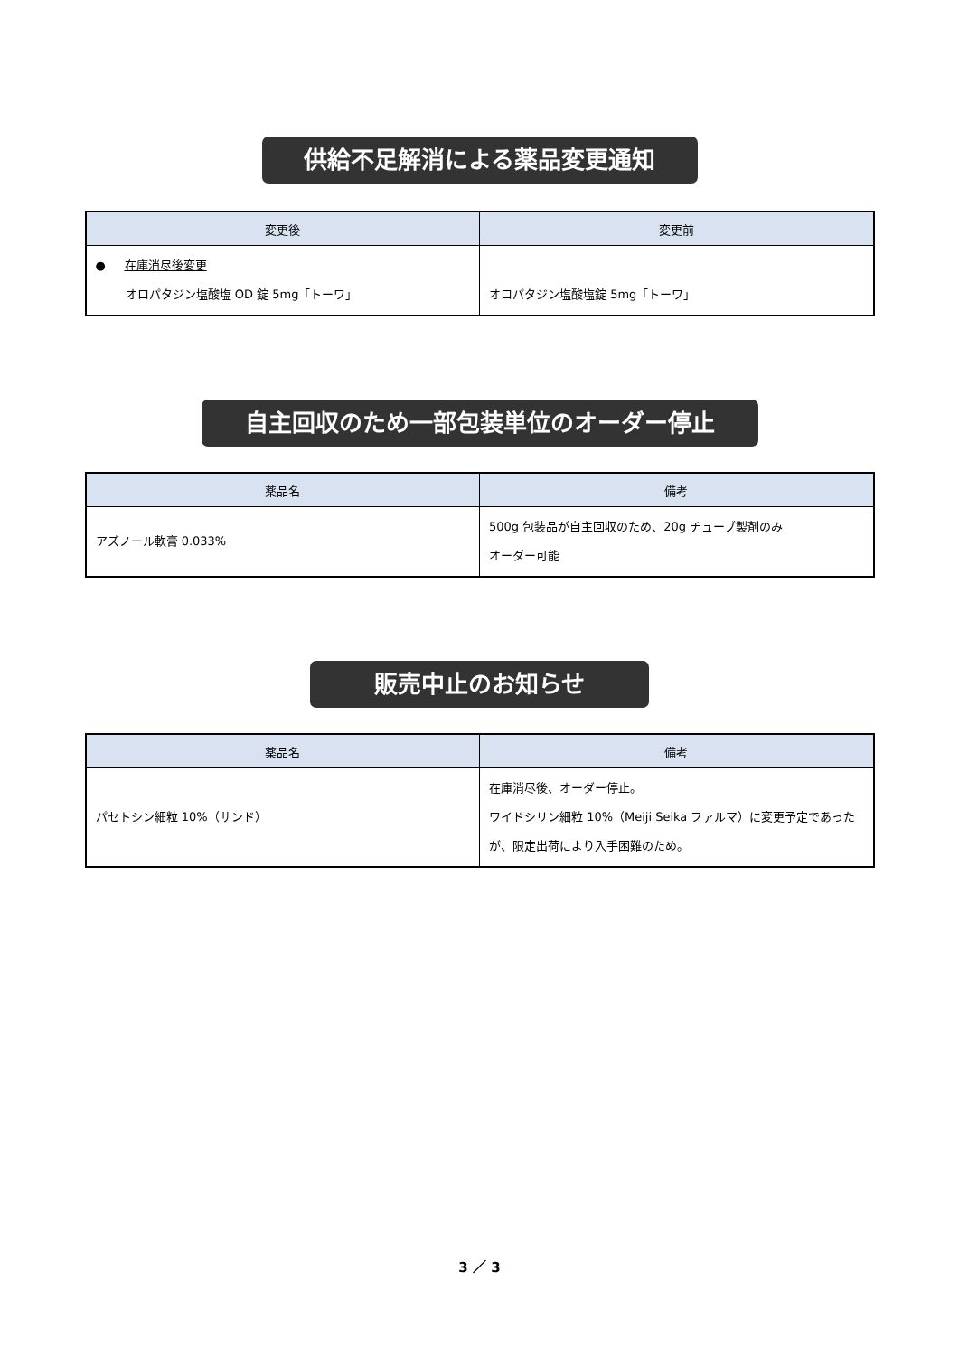供給不足解消による薬品変更通知
| 変更後 | 変更前 |
| --- | --- |
| ● 在庫消尽後変更 オロパタジン塩酸塩 OD 錠 5mg「トーワ」 | オロパタジン塩酸塩錠 5mg「トーワ」 |
自主回収のため一部包装単位のオーダー停止
| 薬品名 | 備考 |
| --- | --- |
| アズノール軟膏 0.033% | 500g 包装品が自主回収のため、20g チューブ製剤のみ オーダー可能 |
販売中止のお知らせ
| 薬品名 | 備考 |
| --- | --- |
| パセトシン細粒 10%（サンド） | 在庫消尽後、オーダー停止。 ワイドシリン細粒 10%（Meiji Seika ファルマ）に変更予定であったが、限定出荷により入手困難のため。 |
3 ／ 3